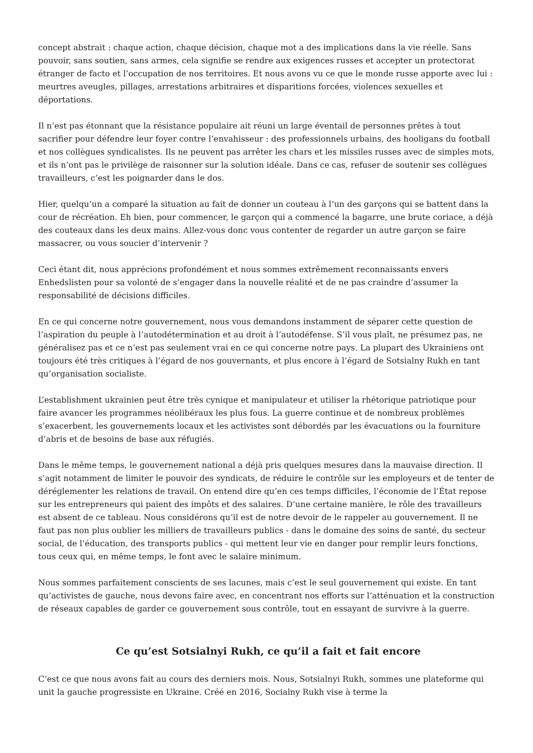concept abstrait : chaque action, chaque décision, chaque mot a des implications dans la vie réelle. Sans pouvoir, sans soutien, sans armes, cela signifie se rendre aux exigences russes et accepter un protectorat étranger de facto et l’occupation de nos territoires. Et nous avons vu ce que le monde russe apporte avec lui : meurtres aveugles, pillages, arrestations arbitraires et disparitions forcées, violences sexuelles et déportations.
Il n’est pas étonnant que la résistance populaire ait réuni un large éventail de personnes prêtes à tout sacrifier pour défendre leur foyer contre l’envahisseur : des professionnels urbains, des hooligans du football et nos collègues syndicalistes. Ils ne peuvent pas arrêter les chars et les missiles russes avec de simples mots, et ils n’ont pas le privilège de raisonner sur la solution idéale. Dans ce cas, refuser de soutenir ses collègues travailleurs, c’est les poignarder dans le dos.
Hier, quelqu’un a comparé la situation au fait de donner un couteau à l’un des garçons qui se battent dans la cour de récréation. Eh bien, pour commencer, le garçon qui a commencé la bagarre, une brute coriace, a déjà des couteaux dans les deux mains. Allez-vous donc vous contenter de regarder un autre garçon se faire massacrer, ou vous soucier d’intervenir ?
Ceci étant dit, nous apprécions profondément et nous sommes extrêmement reconnaissants envers Enhedslisten pour sa volonté de s’engager dans la nouvelle réalité et de ne pas craindre d’assumer la responsabilité de décisions difficiles.
En ce qui concerne notre gouvernement, nous vous demandons instamment de séparer cette question de l’aspiration du peuple à l’autodétermination et au droit à l’autodéfense. S’il vous plaît, ne présumez pas, ne généralisez pas et ce n’est pas seulement vrai en ce qui concerne notre pays. La plupart des Ukrainiens ont toujours été très critiques à l’égard de nos gouvernants, et plus encore à l’égard de Sotsialny Rukh en tant qu’organisation socialiste.
L’establishment ukrainien peut être très cynique et manipulateur et utiliser la rhétorique patriotique pour faire avancer les programmes néolibéraux les plus fous. La guerre continue et de nombreux problèmes s’exacerbent, les gouvernements locaux et les activistes sont débordés par les évacuations ou la fourniture d’abris et de besoins de base aux réfugiés.
Dans le même temps, le gouvernement national a déjà pris quelques mesures dans la mauvaise direction. Il s’agit notamment de limiter le pouvoir des syndicats, de réduire le contrôle sur les employeurs et de tenter de déréglementer les relations de travail. On entend dire qu’en ces temps difficiles, l’économie de l’État repose sur les entrepreneurs qui paient des impôts et des salaires. D’une certaine manière, le rôle des travailleurs est absent de ce tableau. Nous considérons qu’il est de notre devoir de le rappeler au gouvernement. Il ne faut pas non plus oublier les milliers de travailleurs publics - dans le domaine des soins de santé, du secteur social, de l’éducation, des transports publics - qui mettent leur vie en danger pour remplir leurs fonctions, tous ceux qui, en même temps, le font avec le salaire minimum.
Nous sommes parfaitement conscients de ses lacunes, mais c’est le seul gouvernement qui existe. En tant qu’activistes de gauche, nous devons faire avec, en concentrant nos efforts sur l’atténuation et la construction de réseaux capables de garder ce gouvernement sous contrôle, tout en essayant de survivre à la guerre.
Ce qu’est Sotsialnyi Rukh, ce qu’il a fait et fait encore
C’est ce que nous avons fait au cours des derniers mois. Nous, Sotsialnyi Rukh, sommes une plateforme qui unit la gauche progressiste en Ukraine. Créé en 2016, Socialny Rukh vise à terme la